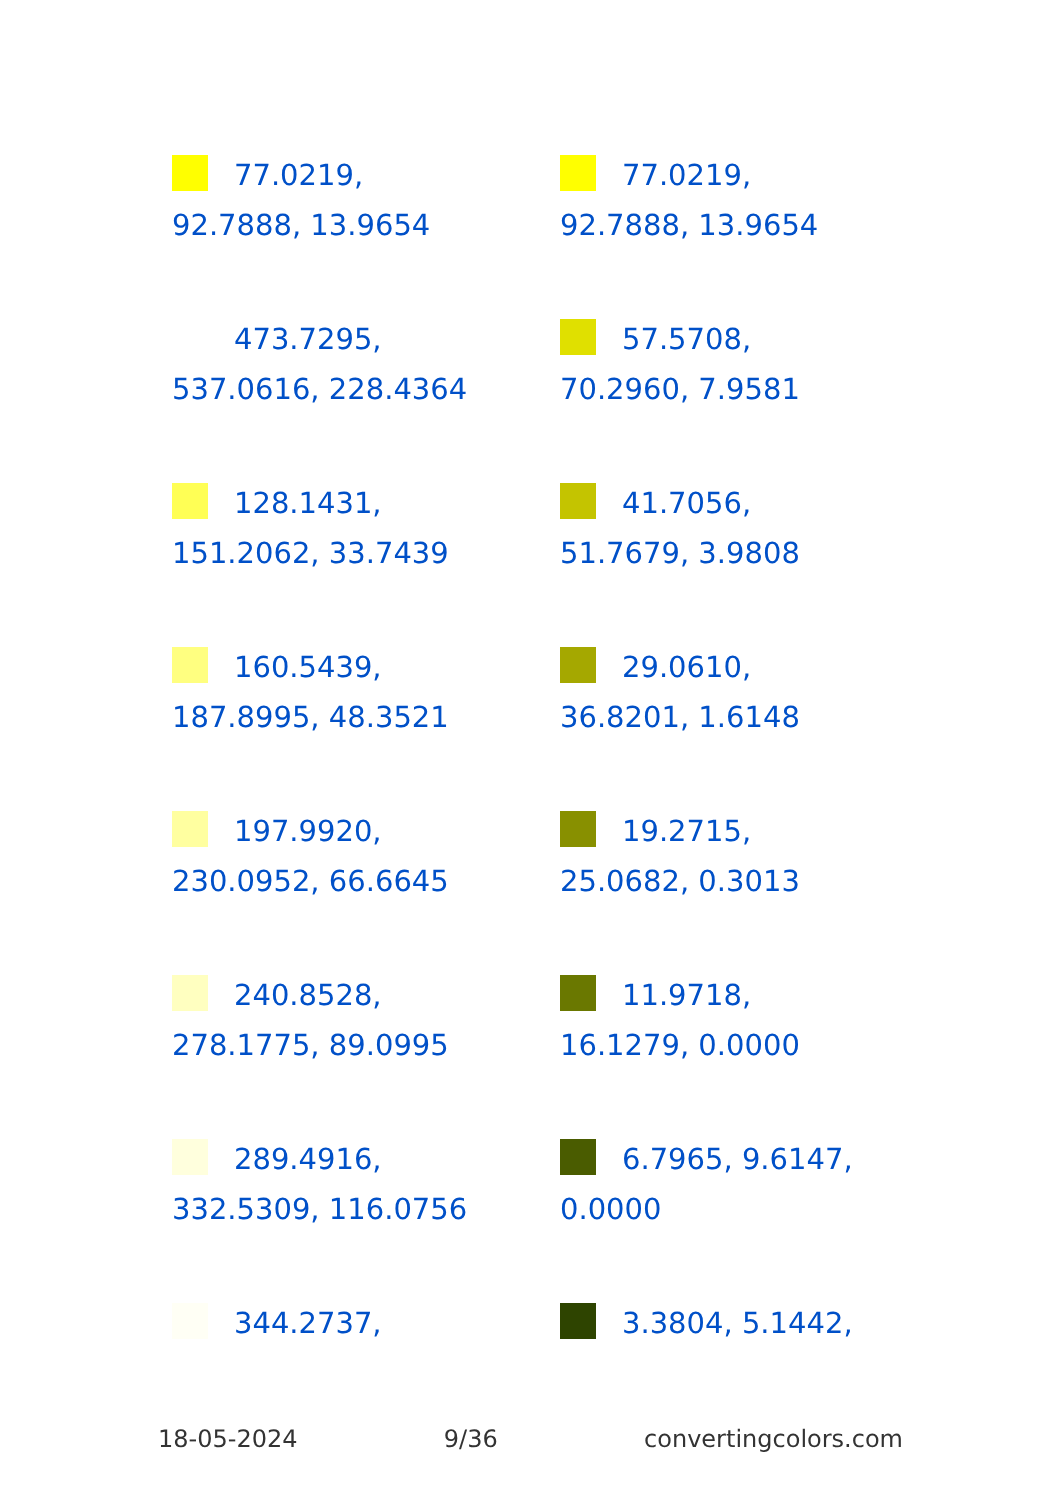77.0219, 92.7888, 13.9654
77.0219, 92.7888, 13.9654
473.7295, 537.0616, 228.4364
57.5708, 70.2960, 7.9581
128.1431, 151.2062, 33.7439
41.7056, 51.7679, 3.9808
160.5439, 187.8995, 48.3521
29.0610, 36.8201, 1.6148
197.9920, 230.0952, 66.6645
19.2715, 25.0682, 0.3013
240.8528, 278.1775, 89.0995
11.9718, 16.1279, 0.0000
289.4916, 332.5309, 116.0756
6.7965, 9.6147, 0.0000
344.2737,
3.3804, 5.1442,
18-05-2024 9/36 convertingcolors.com